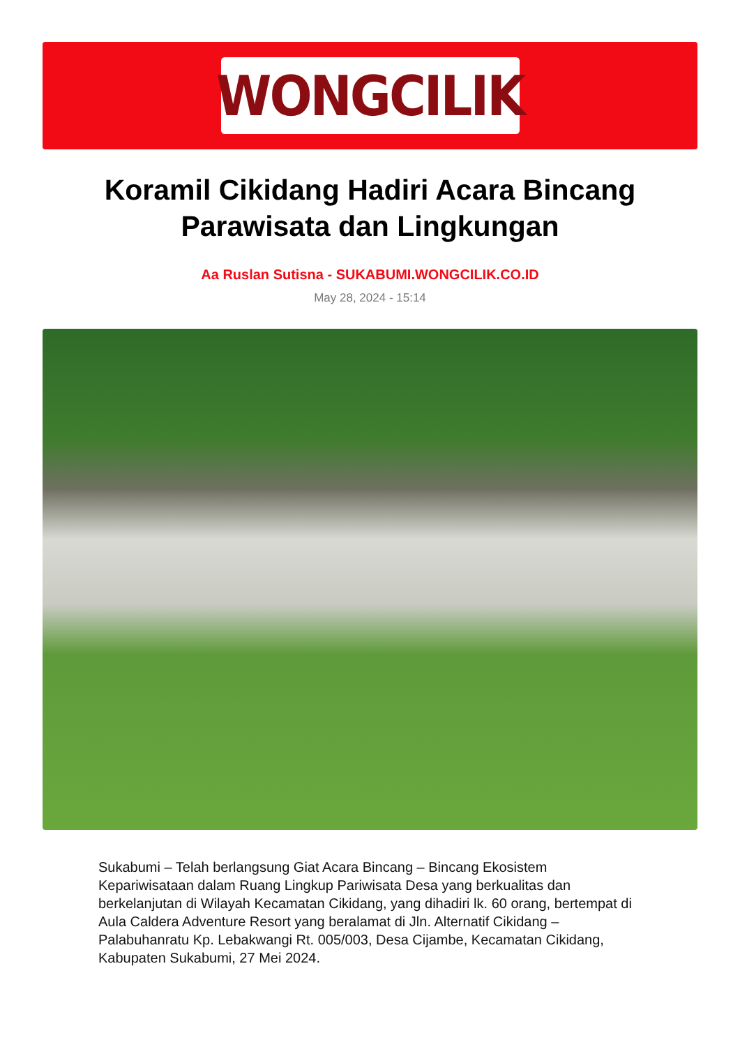WONGCILIK
Koramil Cikidang Hadiri Acara Bincang Parawisata dan Lingkungan
Aa Ruslan Sutisna - SUKABUMI.WONGCILIK.CO.ID
May 28, 2024 - 15:14
Sukabumi – Telah berlangsung Giat Acara Bincang – Bincang Ekosistem Kepariwisataan dalam Ruang Lingkup Pariwisata Desa yang berkualitas dan berkelanjutan di Wilayah Kecamatan Cikidang, yang dihadiri lk. 60 orang, bertempat di Aula Caldera Adventure Resort yang beralamat di Jln. Alternatif Cikidang – Palabuhanratu Kp. Lebakwangi Rt. 005/003, Desa Cijambe, Kecamatan Cikidang, Kabupaten Sukabumi, 27 Mei 2024.